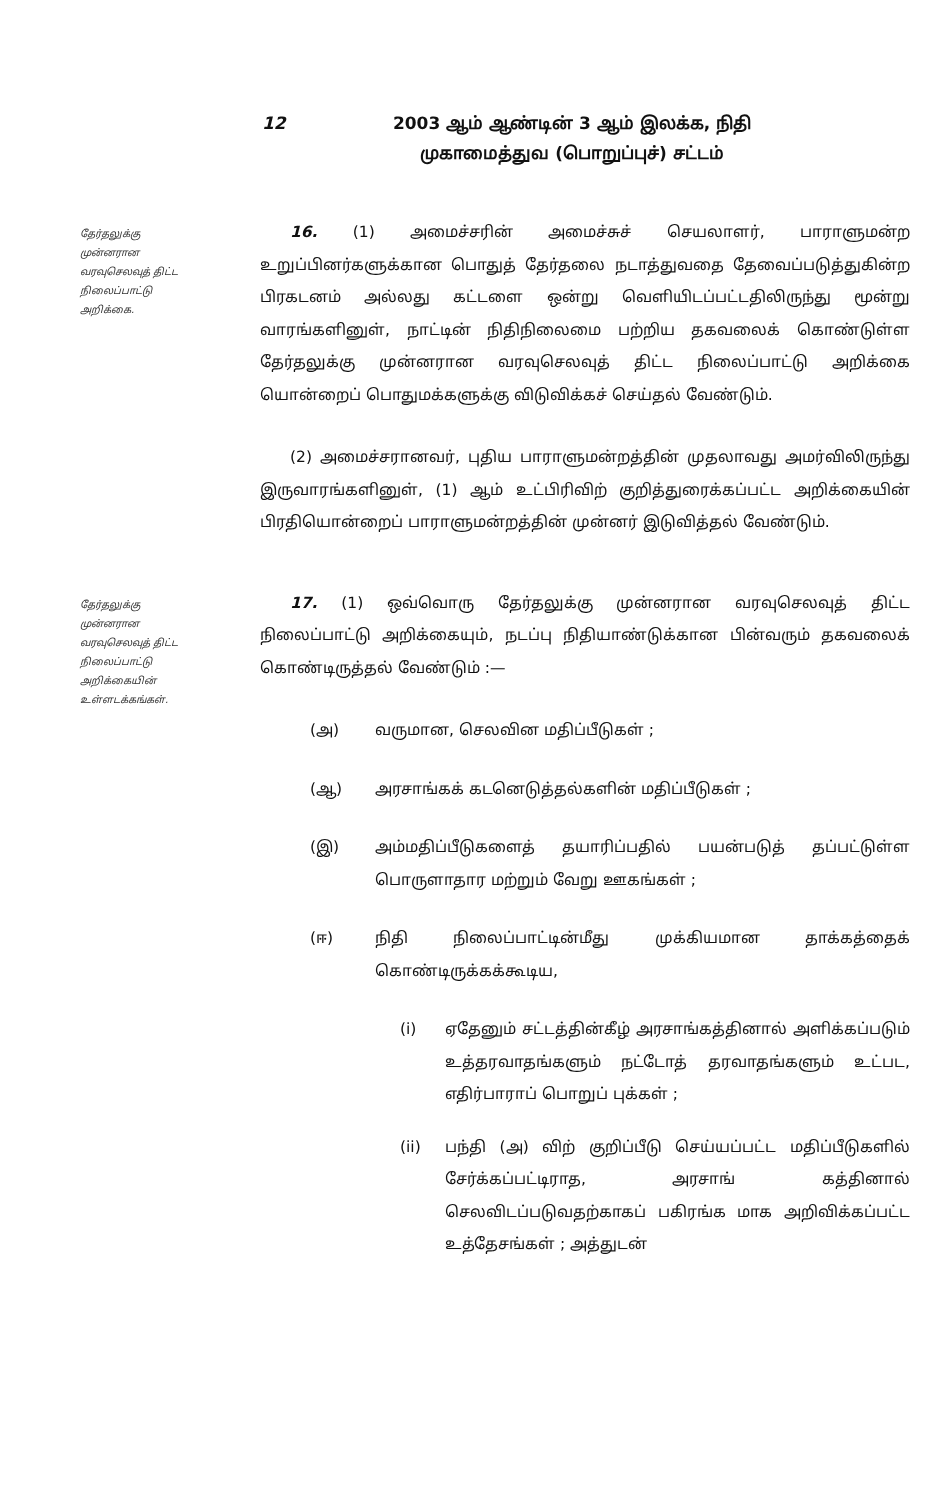12 2003 ஆம் ஆண்டின் 3 ஆம் இலக்க, நிதி முகாமைத்துவ (பொறுப்புச்) சட்டம்
தேர்தலுக்கு முன்னரான வரவுசெலவுத் திட்ட நிலைப்பாட்டு அறிக்கை.
16. (1) அமைச்சரின் அமைச்சுச் செயலாளர், பாராளுமன்ற உறுப்பினர்களுக்கான பொதுத் தேர்தலை நடாத்துவதை தேவைப்படுத்துகின்ற பிரகடனம் அல்லது கட்டளை ஒன்று வெளியிடப்பட்டதிலிருந்து மூன்று வாரங்களினுள், நாட்டின் நிதிநிலைமை பற்றிய தகவலைக் கொண்டுள்ள தேர்தலுக்கு முன்னரான வரவுசெலவுத் திட்ட நிலைப்பாட்டு அறிக்கை யொன்றைப் பொதுமக்களுக்கு விடுவிக்கச் செய்தல் வேண்டும்.
(2) அமைச்சரானவர், புதிய பாராளுமன்றத்தின் முதலாவது அமர்விலிருந்து இருவாரங்களினுள், (1) ஆம் உட்பிரிவிற் குறித்துரைக்கப்பட்ட அறிக்கையின் பிரதியொன்றைப் பாராளுமன்றத்தின் முன்னர் இடுவித்தல் வேண்டும்.
தேர்தலுக்கு முன்னரான வரவுசெலவுத் திட்ட நிலைப்பாட்டு அறிக்கையின் உள்ளடக்கங்கள்.
17. (1) ஒவ்வொரு தேர்தலுக்கு முன்னரான வரவுசெலவுத் திட்ட நிலைப்பாட்டு அறிக்கையும், நடப்பு நிதியாண்டுக்கான பின்வரும் தகவலைக் கொண்டிருத்தல் வேண்டும் :—
(அ) வருமான, செலவின மதிப்பீடுகள் ;
(ஆ) அரசாங்கக் கடனெடுத்தல்களின் மதிப்பீடுகள் ;
(இ) அம்மதிப்பீடுகளைத் தயாரிப்பதில் பயன்படுத் தப்பட்டுள்ள பொருளாதார மற்றும் வேறு ஊகங்கள் ;
(ஈ) நிதி நிலைப்பாட்டின்மீது முக்கியமான தாக்கத்தைக் கொண்டிருக்கக்கூடிய,
(i) ஏதேனும் சட்டத்தின்கீழ் அரசாங்கத்தினால் அளிக்கப்படும் உத்தரவாதங்களும் நட்டோத் தரவாதங்களும் உட்பட, எதிர்பாராப் பொறுப் புக்கள் ;
(ii) பந்தி (அ) விற் குறிப்பீடு செய்யப்பட்ட மதிப்பீடுகளில் சேர்க்கப்பட்டிராத, அரசாங் கத்தினால் செலவிடப்படுவதற்காகப் பகிரங்க மாக அறிவிக்கப்பட்ட உத்தேசங்கள் ; அத்துடன்